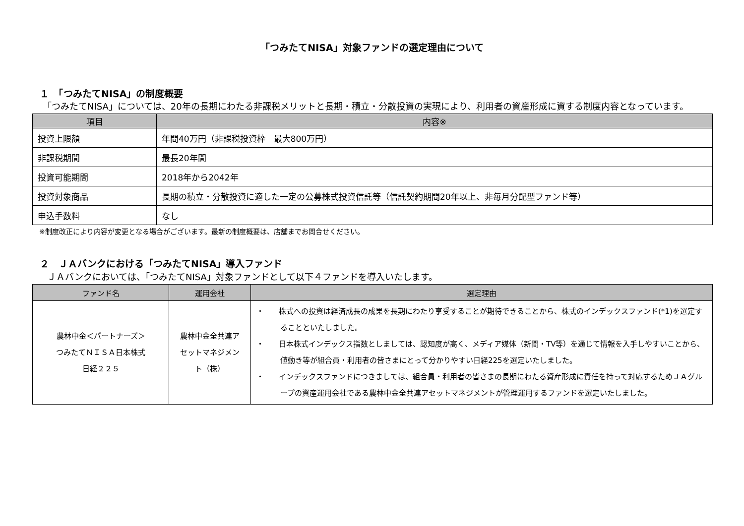「つみたてNISA」対象ファンドの選定理由について
１　「つみたてNISA」の制度概要
　「つみたてNISA」については、20年の長期にわたる非課税メリットと長期・積立・分散投資の実現により、利用者の資産形成に資する制度内容となっています。
| 項目 | 内容※ |
| --- | --- |
| 投資上限額 | 年間40万円（非課税投資枠 最大800万円） |
| 非課税期間 | 最長20年間 |
| 投資可能期間 | 2018年から2042年 |
| 投資対象商品 | 長期の積立・分散投資に適した一定の公募株式投資信託等（信託契約期間20年以上、非毎月分配型ファンド等） |
| 申込手数料 | なし |
※制度改正により内容が変更となる場合がございます。最新の制度概要は、店舗までお問合せください。
２　ＪＡバンクにおける「つみたてNISA」導入ファンド
　ＪＡバンクにおいては、「つみたてNISA」対象ファンドとして以下４ファンドを導入いたします。
| ファンド名 | 運用会社 | 選定理由 |
| --- | --- | --- |
| 農林中金＜パートナーズ＞ つみたてＮＩＳＡ日本株式 日経２２５ | 農林中金全共連ア セットマネジメン ト（株） | ・ 株式への投資は経済成長の成果を長期にわたり享受することが期待できることから、株式のインデックスファンド(*1)を選定することといたしました。 ・ 日本株式インデックス指数としましては、認知度が高く、メディア媒体（新聞・TV等）を通じて情報を入手しやすいことから、値動き等が組合員・利用者の皆さまにとって分かりやすい日経225を選定いたしました。 ・ インデックスファンドにつきましては、組合員・利用者の皆さまの長期にわたる資産形成に責任を持って対応するためＪＡグループの資産運用会社である農林中金全共連アセットマネジメントが管理運用するファンドを選定いたしました。 |